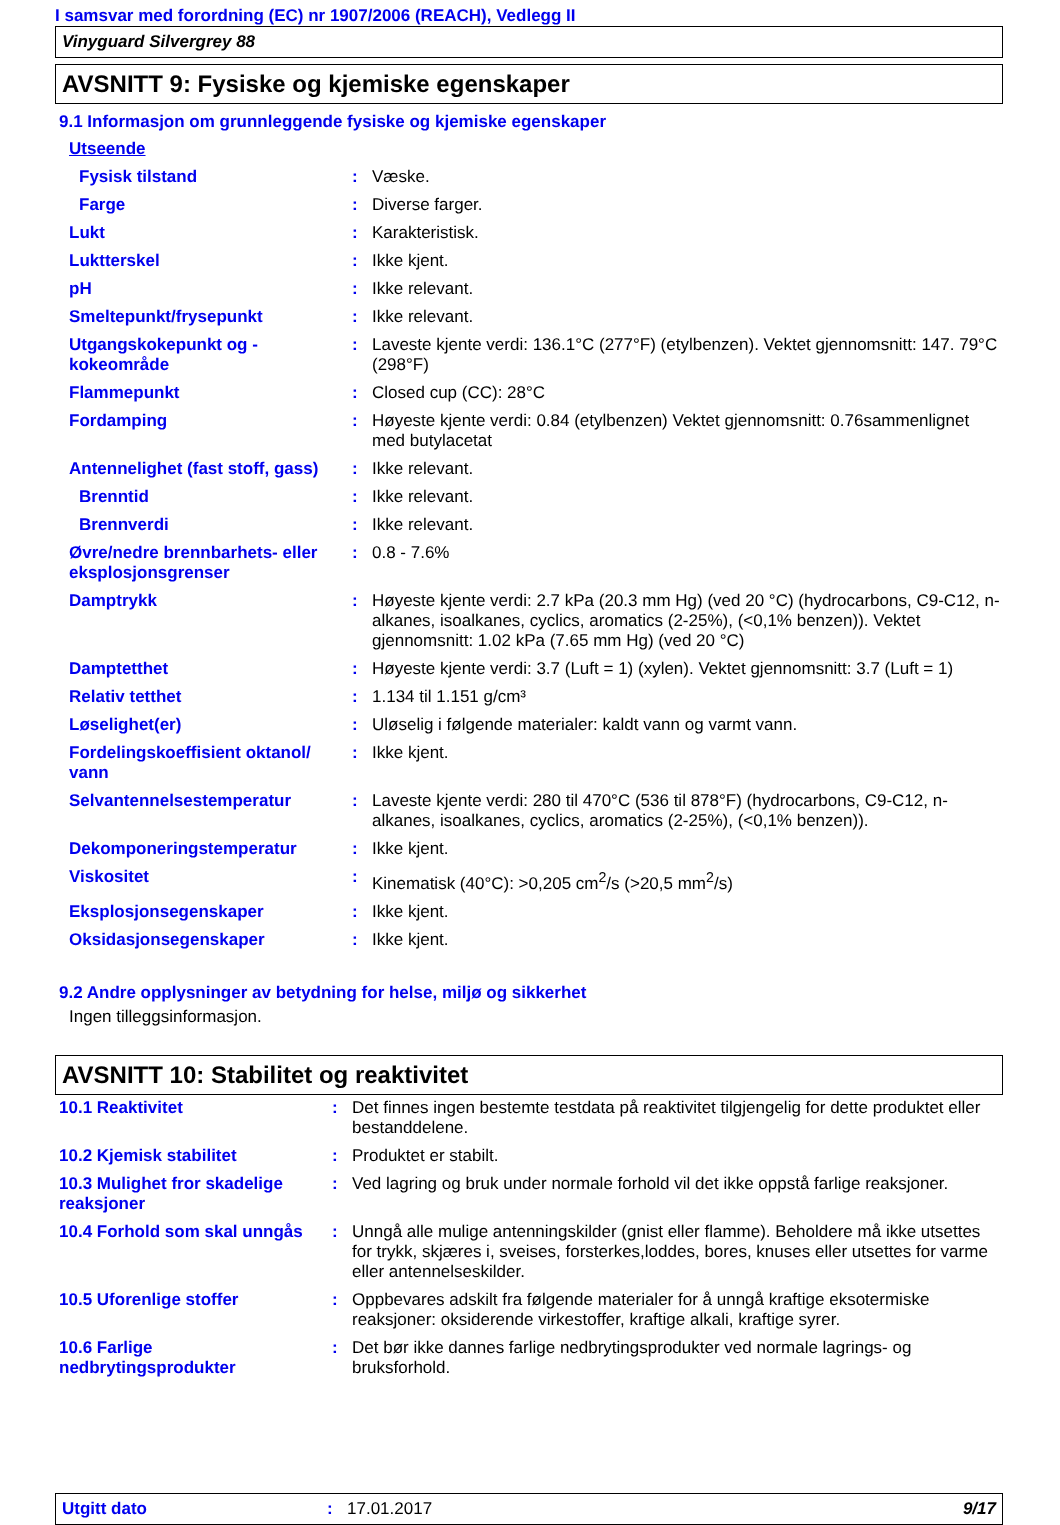I samsvar med forordning (EC) nr 1907/2006 (REACH), Vedlegg II
Vinyguard Silvergrey 88
AVSNITT 9: Fysiske og kjemiske egenskaper
9.1 Informasjon om grunnleggende fysiske og kjemiske egenskaper
| Utseende | | |
| Fysisk tilstand | : | Væske. |
| Farge | : | Diverse farger. |
| Lukt | : | Karakteristisk. |
| Luktterskel | : | Ikke kjent. |
| pH | : | Ikke relevant. |
| Smeltepunkt/frysepunkt | : | Ikke relevant. |
| Utgangskokepunkt og -kokeområde | : | Laveste kjente verdi: 136.1°C (277°F) (etylbenzen). Vektet gjennomsnitt: 147. 79°C (298°F) |
| Flammepunkt | : | Closed cup (CC): 28°C |
| Fordamping | : | Høyeste kjente verdi: 0.84 (etylbenzen) Vektet gjennomsnitt: 0.76sammenlignet med butylacetat |
| Antennelighet (fast stoff, gass) | : | Ikke relevant. |
| Brenntid | : | Ikke relevant. |
| Brennverdi | : | Ikke relevant. |
| Øvre/nedre brennbarhets- eller eksplosjonsgrenser | : | 0.8 - 7.6% |
| Damptrykk | : | Høyeste kjente verdi: 2.7 kPa (20.3 mm Hg) (ved 20 °C) (hydrocarbons, C9-C12, n-alkanes, isoalkanes, cyclics, aromatics (2-25%), (<0,1% benzen)). Vektet gjennomsnitt: 1.02 kPa (7.65 mm Hg) (ved 20 °C) |
| Damptetthet | : | Høyeste kjente verdi: 3.7 (Luft = 1) (xylen). Vektet gjennomsnitt: 3.7 (Luft = 1) |
| Relativ tetthet | : | 1.134 til 1.151 g/cm³ |
| Løselighet(er) | : | Uløselig i følgende materialer: kaldt vann og varmt vann. |
| Fordelingskoeffisient oktanol/ vann | : | Ikke kjent. |
| Selvantennelsestemperatur | : | Laveste kjente verdi: 280 til 470°C (536 til 878°F) (hydrocarbons, C9-C12, n-alkanes, isoalkanes, cyclics, aromatics (2-25%), (<0,1% benzen)). |
| Dekomponeringstemperatur | : | Ikke kjent. |
| Viskositet | : | Kinematisk (40°C): >0,205 cm<sup>2</sup>/s (>20,5 mm<sup>2</sup>/s) |
| Eksplosjonsegenskaper | : | Ikke kjent. |
| Oksidasjonsegenskaper | : | Ikke kjent. |
9.2 Andre opplysninger av betydning for helse, miljø og sikkerhet
Ingen tilleggsinformasjon.
AVSNITT 10: Stabilitet og reaktivitet
| 10.1 Reaktivitet | : | Det finnes ingen bestemte testdata på reaktivitet tilgjengelig for dette produktet eller bestanddelene. |
| 10.2 Kjemisk stabilitet | : | Produktet er stabilt. |
| 10.3 Mulighet fror skadelige reaksjoner | : | Ved lagring og bruk under normale forhold vil det ikke oppstå farlige reaksjoner. |
| 10.4 Forhold som skal unngås | : | Unngå alle mulige antenningskilder (gnist eller flamme). Beholdere må ikke utsettes for trykk, skjæres i, sveises, forsterkes,loddes, bores, knuses eller utsettes for varme eller antennelseskilder. |
| 10.5 Uforenlige stoffer | : | Oppbevares adskilt fra følgende materialer for å unngå kraftige eksotermiske reaksjoner: oksiderende virkestoffer, kraftige alkali, kraftige syrer. |
| 10.6 Farlige nedbrytingsprodukter | : | Det bør ikke dannes farlige nedbrytingsprodukter ved normale lagrings- og bruksforhold. |
Utgitt dato: 17.01.2017 9/17